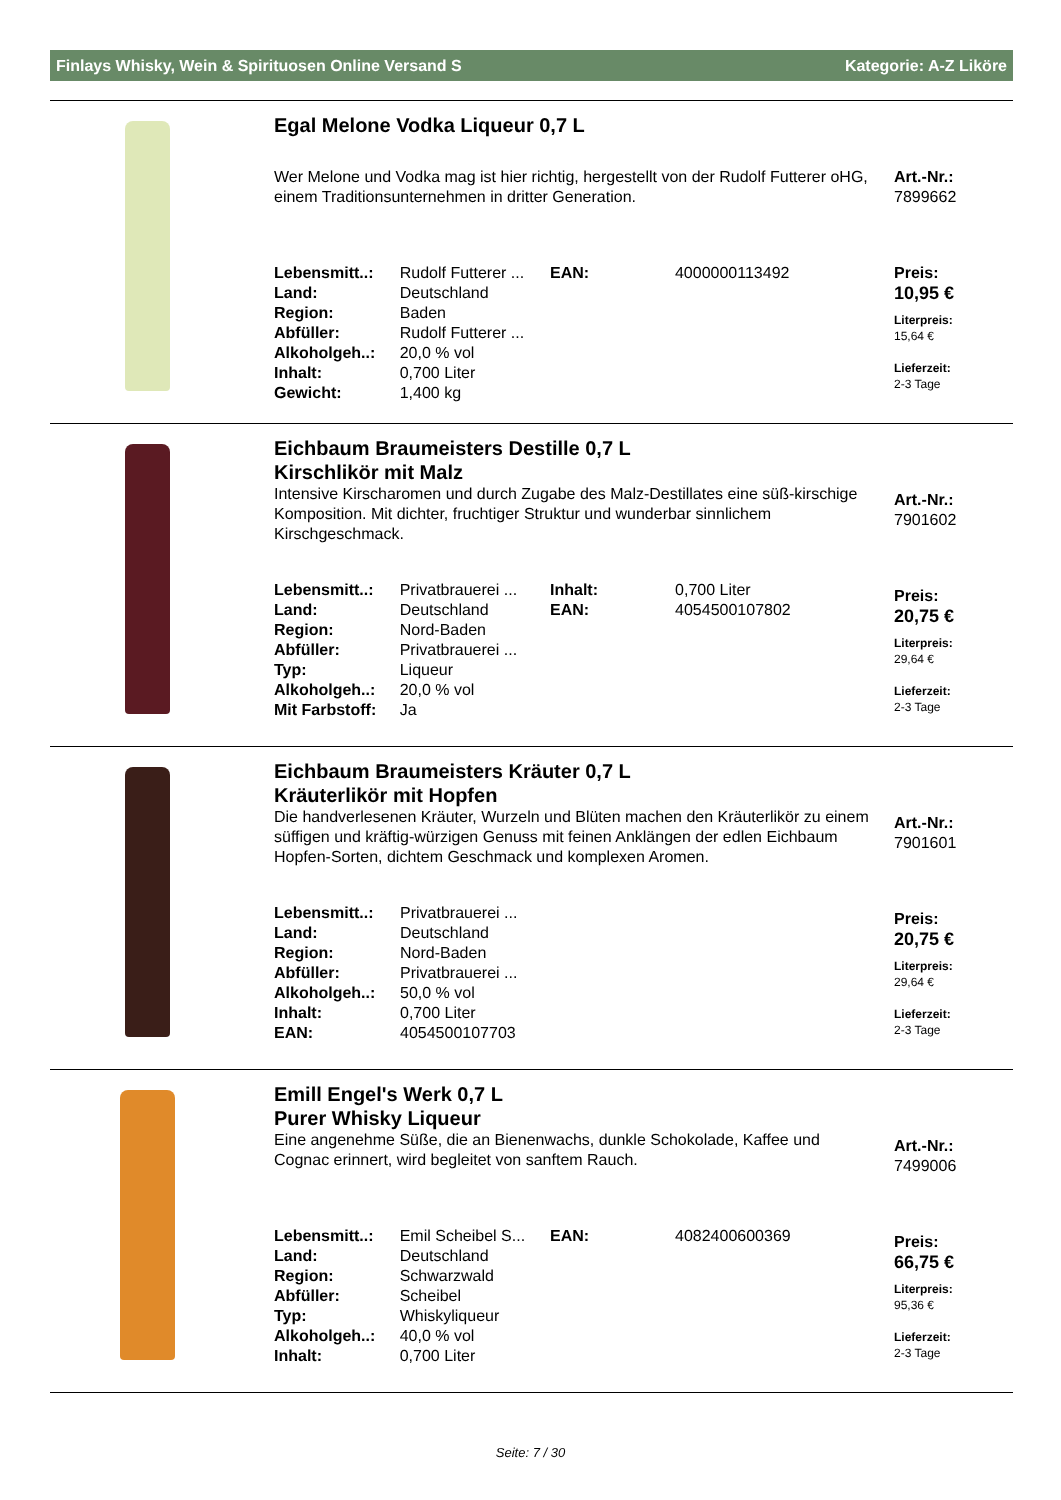Finlays Whisky, Wein & Spirituosen Online Versand S Kategorie: A-Z Liköre
Egal Melone Vodka Liqueur 0,7 L
Wer Melone und Vodka mag ist hier richtig, hergestellt von der Rudolf Futterer oHG, einem Traditionsunternehmen in dritter Generation.
| Lebensmitt..: | Rudolf Futterer ... | EAN: | 4000000113492 |
| Land: | Deutschland | | |
| Region: | Baden | | |
| Abfüller: | Rudolf Futterer ... | | |
| Alkoholgeh..: | 20,0 % vol | | |
| Inhalt: | 0,700 Liter | | |
| Gewicht: | 1,400 kg | | |
Art.-Nr.:
7899662
Preis:
10,95 €
Literpreis:
15,64 €
Lieferzeit:
2-3 Tage
Eichbaum Braumeisters Destille 0,7 L
Kirschlikör mit Malz
Intensive Kirscharomen und durch Zugabe des Malz-Destillates eine süß-kirschige Komposition. Mit dichter, fruchtiger Struktur und wunderbar sinnlichem Kirschgeschmack.
| Lebensmitt..: | Privatbrauerei ... | Inhalt: | 0,700 Liter |
| Land: | Deutschland | EAN: | 4054500107802 |
| Region: | Nord-Baden | | |
| Abfüller: | Privatbrauerei ... | | |
| Typ: | Liqueur | | |
| Alkoholgeh..: | 20,0 % vol | | |
| Mit Farbstoff: | Ja | | |
Art.-Nr.:
7901602
Preis:
20,75 €
Literpreis:
29,64 €
Lieferzeit:
2-3 Tage
Eichbaum Braumeisters Kräuter 0,7 L
Kräuterlikör mit Hopfen
Die handverlesenen Kräuter, Wurzeln und Blüten machen den Kräuterlikör zu einem süffigen und kräftig-würzigen Genuss mit feinen Anklängen der edlen Eichbaum Hopfen-Sorten, dichtem Geschmack und komplexen Aromen.
| Lebensmitt..: | Privatbrauerei ... |
| Land: | Deutschland |
| Region: | Nord-Baden |
| Abfüller: | Privatbrauerei ... |
| Alkoholgeh..: | 50,0 % vol |
| Inhalt: | 0,700 Liter |
| EAN: | 4054500107703 |
Art.-Nr.:
7901601
Preis:
20,75 €
Literpreis:
29,64 €
Lieferzeit:
2-3 Tage
Emill Engel's Werk 0,7 L
Purer Whisky Liqueur
Eine angenehme Süße, die an Bienenwachs, dunkle Schokolade, Kaffee und Cognac erinnert, wird begleitet von sanftem Rauch.
| Lebensmitt..: | Emil Scheibel S... | EAN: | 4082400600369 |
| Land: | Deutschland | | |
| Region: | Schwarzwald | | |
| Abfüller: | Scheibel | | |
| Typ: | Whiskyliqueur | | |
| Alkoholgeh..: | 40,0 % vol | | |
| Inhalt: | 0,700 Liter | | |
Art.-Nr.:
7499006
Preis:
66,75 €
Literpreis:
95,36 €
Lieferzeit:
2-3 Tage
Seite: 7 / 30